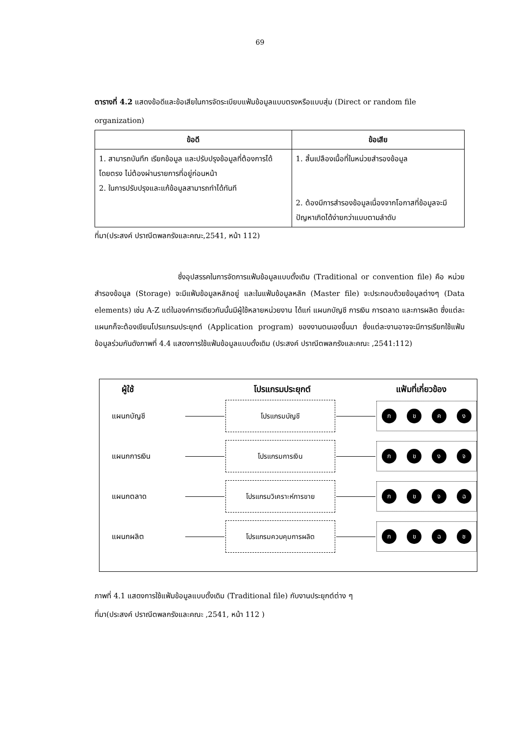69
ตารางที่ 4.2 แสดงข้อดีและข้อเสียในการจัดระเบียบแฟ้มข้อมูลแบบตรงหรือแบบสุ่ม (Direct or random file organization)
| ข้อดี | ข้อเสีย |
| --- | --- |
| 1. สามารถบันทึก เรียกข้อมูล และปรับปรุงข้อมูลที่ต้องการได้โดยตรง ไม่ต้องผ่านรายการที่อยู่ก่อนหน้า 2. ในการปรับปรุงและแก้ข้อมูลสามารถทำได้ทันที | 1. สิ้นเปลืองเนื้อที่ในหน่วยสำรองข้อมูล 2. ต้องมีการสำรองข้อมูลเนื่องจากโอกาสที่ข้อมูลจะมีปัญหาเกิดได้ง่ายกว่าแบบตามลำดับ |
ที่มา(ประสงค์ ปราณีตพลกรังและคณะ,2541, หน้า 112)
ซึ่งอุปสรรคในการจัดการแฟ้มข้อมูลแบบดั้งเดิม (Traditional or convention file) คือ หน่วยสำรองข้อมูล (Storage) จะมีแฟ้มข้อมูลหลักอยู่ และในแฟ้มข้อมูลหลัก (Master file) จะประกอบด้วยข้อมูลต่างๆ (Data elements) เช่น A-Z แต่ในองค์การเดียวกันนั้นมีผู้ใช้หลายหน่วยงาน ได้แก่ แผนกบัญชี การเงิน การตลาด และการผลิต ซึ่งแต่ละแผนกก็จะต้องเขียนโปรแกรมประยุกต์ (Application program) ของงานตนเองขึ้นมา ซึ่งแต่ละงานอาจจะมีการเรียกใช้แฟ้มข้อมูลร่วมกันดังภาพที่ 4.4 แสดงการใช้แฟ้มข้อมูลแบบดั้งเดิม (ประสงค์ ปราณีตพลกรังและคณะ ,2541:112)
ผู้ใช้ โปรแกรมประยุกต์ แฟ้มที่เกี่ยวข้อง
แผนกบัญชี
โปรแกรมบัญชี
ก ข ค ง
แผนกการเงิน
โปรแกรมการเงิน
ก ข ง จ
แผนกตลาด
โปรแกรมวิเคราะห์การขาย
ก ข จ ฉ
แผนกผลิต
โปรแกรมควบคุมการผลิต
ก ข ฉ ช
ภาพที่ 4.1 แสดงการใช้แฟ้มข้อมูลแบบดั้งเดิม (Traditional file) กับงานประยุกต์ต่าง ๆ
ที่มา(ประสงค์ ปราณีตพลกรังและคณะ ,2541, หน้า 112 )